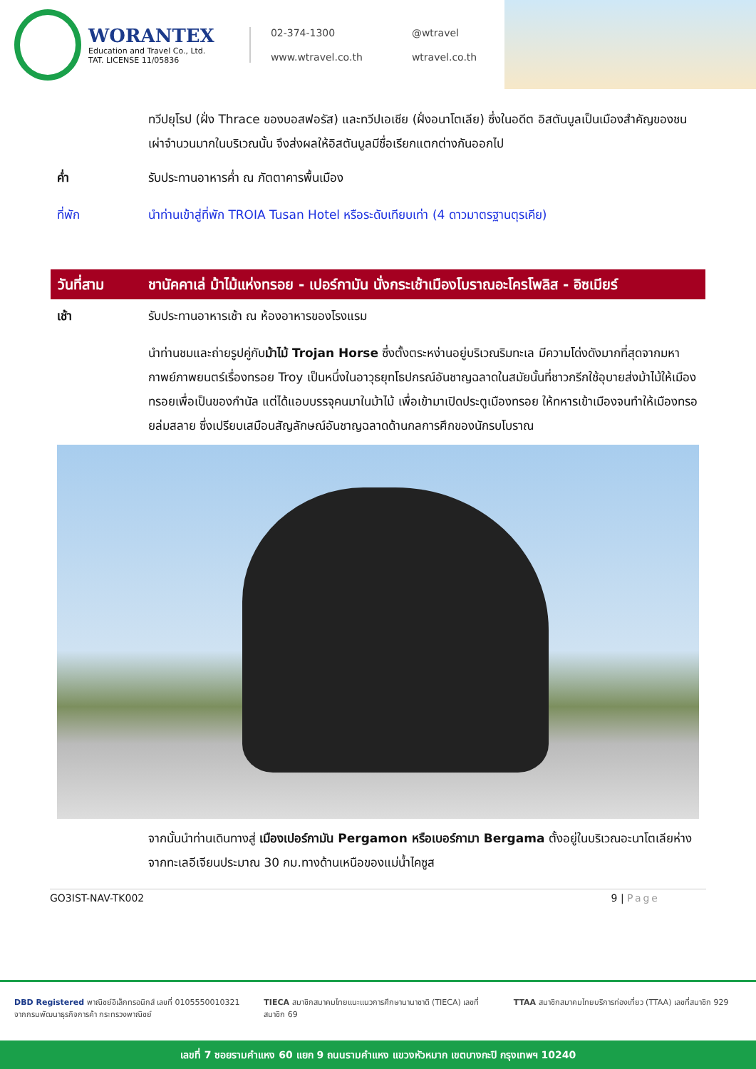WORANTEX
Education and Travel Co., Ltd.
TAT. LICENSE 11/05836
02-374-1300 @wtravel www.wtravel.co.th wtravel.co.th
ทวีปยุโรป (ฝั่ง Thrace ของบอสฟอรัส) และทวีปเอเชีย (ฝั่งอนาโตเลีย) ซึ่งในอดีต อิสตันบูลเป็นเมืองสำคัญของชนเผ่าจำนวนมากในบริเวณนั้น จึงส่งผลให้อิสตันบูลมีชื่อเรียกแตกต่างกันออกไป
ค่ำ รับประทานอาหารค่ำ ณ ภัตตาคารพื้นเมือง
ที่พัก นำท่านเข้าสู่ที่พัก TROIA Tusan Hotel หรือระดับเทียบเท่า (4 ดาวมาตรฐานตุรเคีย)
วันที่สาม ชานัคคาเล่ ม้าไม้แห่งทรอย - เปอร์กามัน นั่งกระเช้าเมืองโบราณอะโครโพลิส - อิซเมียร์
เช้า รับประทานอาหารเช้า ณ ห้องอาหารของโรงแรม
นำท่านชมและถ่ายรูปคู่กับม้าไม้ Trojan Horse ซึ่งตั้งตระหง่านอยู่บริเวณริมทะเล มีความโด่งดังมากที่สุดจากมหากาพย์ภาพยนตร์เรื่องทรอย Troy เป็นหนึ่งในอาวุธยุทโธปกรณ์อันชาญฉลาดในสมัยนั้นที่ชาวกรีกใช้อุบายส่งม้าไม้ให้เมืองทรอยเพื่อเป็นของกำนัล แต่ได้แอบบรรจุคนมาในม้าไม้ เพื่อเข้ามาเปิดประตูเมืองทรอย ให้ทหารเข้าเมืองจนทำให้เมืองทรอยล่มสลาย ซึ่งเปรียบเสมือนสัญลักษณ์อันชาญฉลาดด้านกลการศึกของนักรบโบราณ
จากนั้นนำท่านเดินทางสู่ เมืองเปอร์กามัน Pergamon หรือเบอร์กามา Bergama ตั้งอยู่ในบริเวณอะนาโตเลียห่างจากทะเลอีเจียนประมาณ 30 กม.ทางด้านเหนือของแม่น้ำไคซูส
GO3IST-NAV-TK002 9 | Page
DBD Registered พาณิชย์อิเล็กทรอนิกส์ เลขที่ 0105550010321 จากกรมพัฒนาธุรกิจการค้า กระทรวงพาณิชย์
TIECA สมาชิกสมาคมไทยแนะแนวการศึกษานานาชาติ (TIECA) เลขที่สมาชิก 69
TTAA สมาชิกสมาคมไทยบริการท่องเที่ยว (TTAA) เลขที่สมาชิก 929
เลขที่ 7 ซอยรามคำแหง 60 แยก 9 ถนนรามคำแหง แขวงหัวหมาก เขตบางกะปิ กรุงเทพฯ 10240